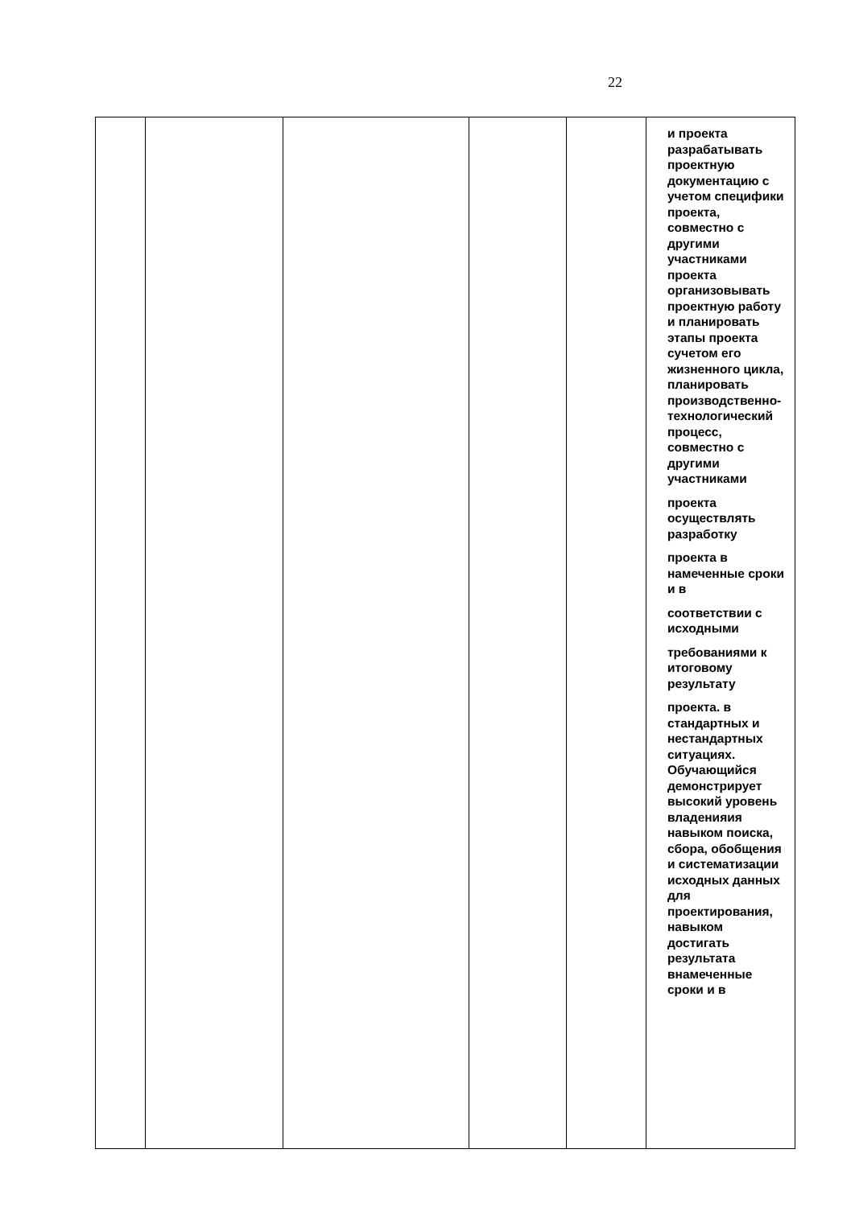22
| | | | | | и проекта разрабатывать проектную документацию с учетом специфики проекта, совместно с другими участниками проекта организовывать проектную работу и планировать этапы проекта сучетом его жизненного цикла, планировать производственно-технологический процесс, совместно с другими участниками проекта осуществлять разработку проекта в намеченные сроки и в соответствии с исходными требованиями к итоговому результату проекта. в стандартных и нестандартных ситуациях. Обучающийся демонстрирует высокий уровень владенияия навыком поиска, сбора, обобщения и систематизации исходных данных для проектирования, навыком достигать результата внамеченные сроки и в |